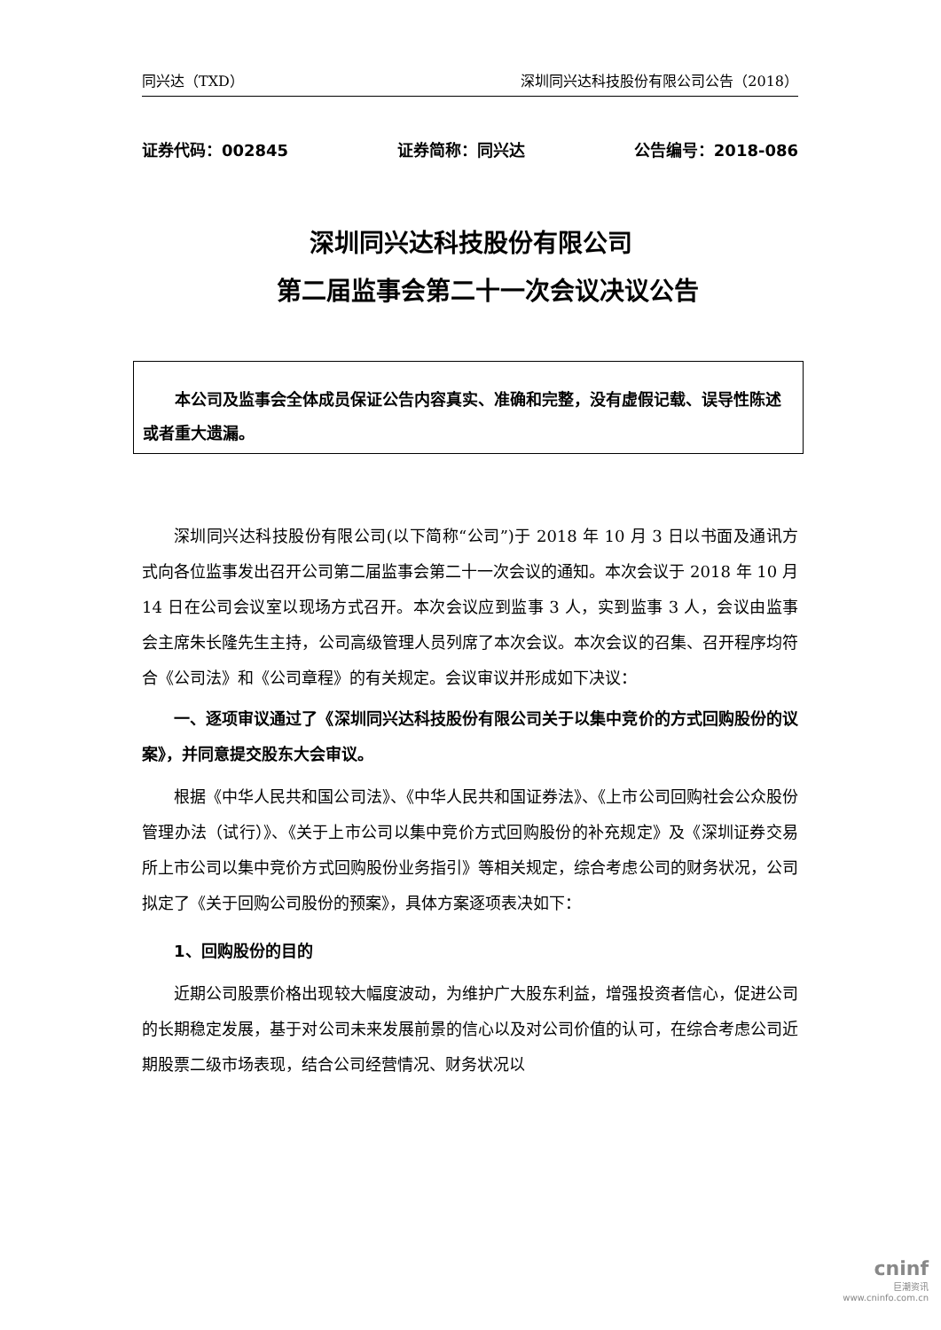同兴达（TXD） 深圳同兴达科技股份有限公司公告（2018）
证券代码：002845 证券简称：同兴达 公告编号：2018-086
深圳同兴达科技股份有限公司
第二届监事会第二十一次会议决议公告
本公司及监事会全体成员保证公告内容真实、准确和完整，没有虚假记载、误导性陈述或者重大遗漏。
深圳同兴达科技股份有限公司(以下简称“公司”)于 2018 年 10 月 3 日以书面及通讯方式向各位监事发出召开公司第二届监事会第二十一次会议的通知。本次会议于 2018 年 10 月 14 日在公司会议室以现场方式召开。本次会议应到监事 3 人，实到监事 3 人，会议由监事会主席朱长隆先生主持，公司高级管理人员列席了本次会议。本次会议的召集、召开程序均符合《公司法》和《公司章程》的有关规定。会议审议并形成如下决议：
一、逐项审议通过了《深圳同兴达科技股份有限公司关于以集中竞价的方式回购股份的议案》，并同意提交股东大会审议。
根据《中华人民共和国公司法》、《中华人民共和国证券法》、《上市公司回购社会公众股份管理办法（试行）》、《关于上市公司以集中竞价方式回购股份的补充规定》及《深圳证券交易所上市公司以集中竞价方式回购股份业务指引》等相关规定，综合考虑公司的财务状况，公司拟定了《关于回购公司股份的预案》，具体方案逐项表决如下：
1、回购股份的目的
近期公司股票价格出现较大幅度波动，为维护广大股东利益，增强投资者信心，促进公司的长期稳定发展，基于对公司未来发展前景的信心以及对公司价值的认可，在综合考虑公司近期股票二级市场表现，结合公司经营情况、财务状况以
cninf
巨潮资讯
www.cninfo.com.cn